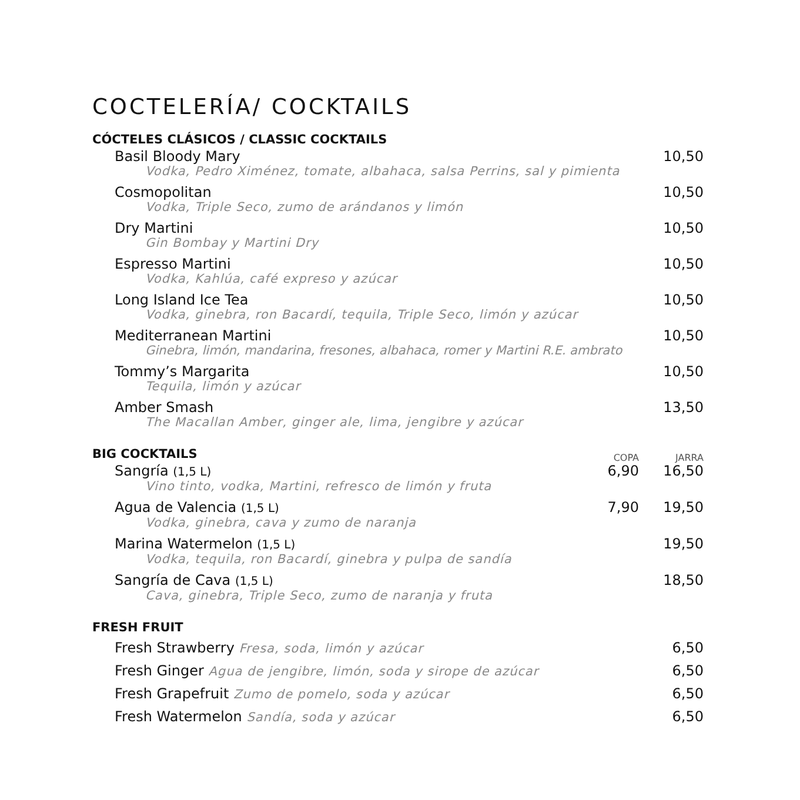COCTELERÍA/ COCKTAILS
CÓCTELES CLÁSICOS / CLASSIC COCKTAILS
Basil Bloody Mary 10,50
Vodka, Pedro Ximénez, tomate, albahaca, salsa Perrins, sal y pimienta
Cosmopolitan 10,50
Vodka, Triple Seco, zumo de arándanos y limón
Dry Martini 10,50
Gin Bombay y Martini Dry
Espresso Martini 10,50
Vodka, Kahlúa, café expreso y azúcar
Long Island Ice Tea 10,50
Vodka, ginebra, ron Bacardí, tequila, Triple Seco, limón y azúcar
Mediterranean Martini 10,50
Ginebra, limón, mandarina, fresones, albahaca, romer y Martini R.E. ambrato
Tommy’s Margarita 10,50
Tequila, limón y azúcar
Amber Smash 13,50
The Macallan Amber, ginger ale, lima, jengibre y azúcar
BIG COCKTAILS
COPA JARRA
Sangría (1,5 L)
6,90 16,50
Vino tinto, vodka, Martini, refresco de limón y fruta
Agua de Valencia (1,5 L)
7,90 19,50
Vodka, ginebra, cava y zumo de naranja
Marina Watermelon (1,5 L) 19,50
Vodka, tequila, ron Bacardí, ginebra y pulpa de sandía
Sangría de Cava (1,5 L) 18,50
Cava, ginebra, Triple Seco, zumo de naranja y fruta
FRESH FRUIT
Fresh Strawberry Fresa, soda, limón y azúcar 6,50
Fresh Ginger Agua de jengibre, limón, soda y sirope de azúcar 6,50
Fresh Grapefruit Zumo de pomelo, soda y azúcar 6,50
Fresh Watermelon Sandía, soda y azúcar 6,50